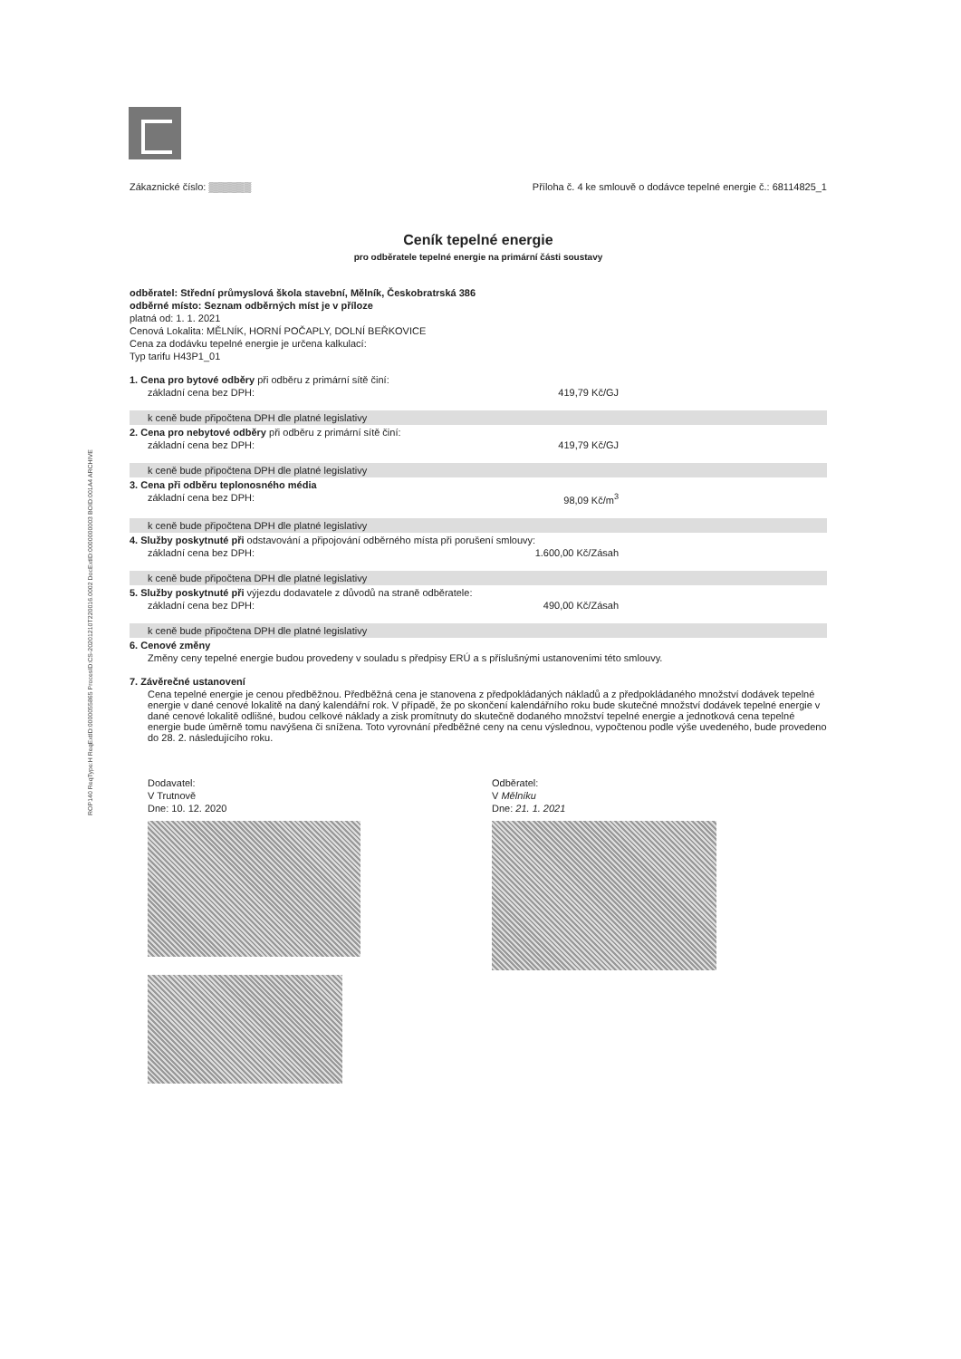ROP140 ReqType:H ReqExtID:0000055865 ProcesID:CS-20201210T220016.0002 DocExtID:0000000003 BOID:001A4 ARCHIVE
Zákaznické číslo: ▒▒▒▒▒▒ Příloha č. 4 ke smlouvě o dodávce tepelné energie č.: 68114825_1
Ceník tepelné energie
pro odběratele tepelné energie na primární části soustavy
odběratel: Střední průmyslová škola stavební, Mělník, Českobratrská 386
odběrné místo: Seznam odběrných míst je v příloze
platná od: 1. 1. 2021
Cenová Lokalita: MĚLNÍK, HORNÍ POČAPLY, DOLNÍ BEŘKOVICE
Cena za dodávku tepelné energie je určena kalkulací:
Typ tarifu H43P1_01
1. Cena pro bytové odběry při odběru z primární sítě činí:
základní cena bez DPH: 419,79 Kč/GJ
k ceně bude připočtena DPH dle platné legislativy
2. Cena pro nebytové odběry při odběru z primární sítě činí:
základní cena bez DPH: 419,79 Kč/GJ
k ceně bude připočtena DPH dle platné legislativy
3. Cena při odběru teplonosného média
základní cena bez DPH: 98,09 Kč/m<sup>3</sup>
k ceně bude připočtena DPH dle platné legislativy
4. Služby poskytnuté při odstavování a připojování odběrného místa při porušení smlouvy:
základní cena bez DPH: 1.600,00 Kč/Zásah
k ceně bude připočtena DPH dle platné legislativy
5. Služby poskytnuté při výjezdu dodavatele z důvodů na straně odběratele:
základní cena bez DPH: 490,00 Kč/Zásah
k ceně bude připočtena DPH dle platné legislativy
6. Cenové změny
Změny ceny tepelné energie budou provedeny v souladu s předpisy ERÚ a s příslušnými ustanoveními této smlouvy.
7. Závěrečné ustanovení
Cena tepelné energie je cenou předběžnou. Předběžná cena je stanovena z předpokládaných nákladů a z předpokládaného množství dodávek tepelné energie v dané cenové lokalitě na daný kalendářní rok. V případě, že po skončení kalendářního roku bude skutečné množství dodávek tepelné energie v dané cenové lokalitě odlišné, budou celkové náklady a zisk promítnuty do skutečně dodaného množství tepelné energie a jednotková cena tepelné energie bude úměrně tomu navýšena či snížena. Toto vyrovnání předběžné ceny na cenu výslednou, vypočtenou podle výše uvedeného, bude provedeno do 28. 2. následujícího roku.
Dodavatel:
V Trutnově
Dne: 10. 12. 2020
Odběratel:
V Mělníku
Dne: 21. 1. 2021